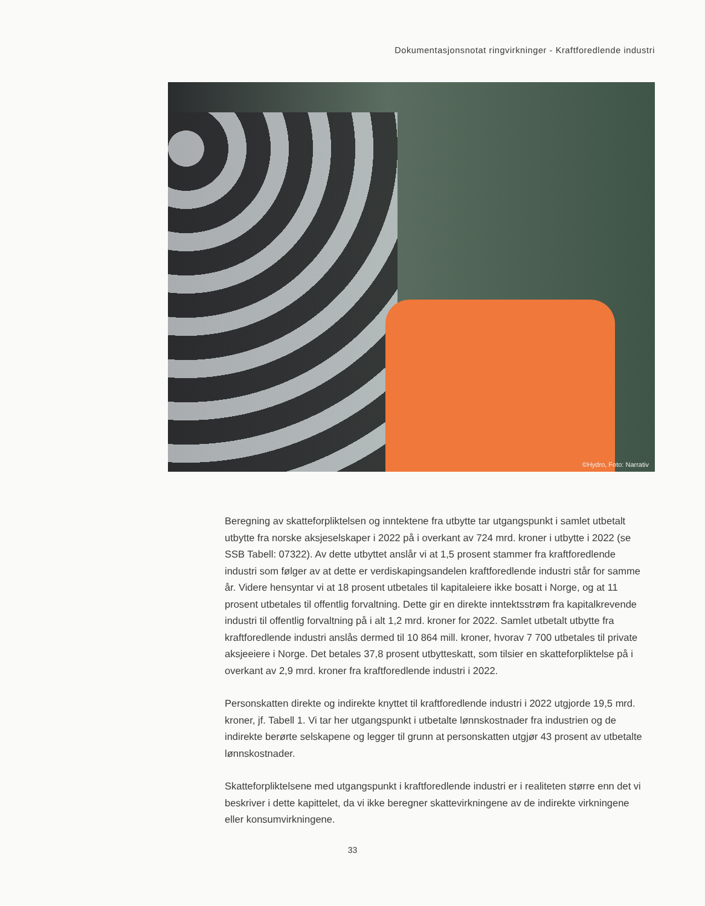Dokumentasjonsnotat ringvirkninger - Kraftforedlende industri
©Hydro, Foto: Narrativ
Beregning av skatteforpliktelsen og inntektene fra utbytte tar utgangspunkt i samlet utbetalt utbytte fra norske aksjeselskaper i 2022 på i overkant av 724 mrd. kroner i utbytte i 2022 (se SSB Tabell: 07322). Av dette utbyttet anslår vi at 1,5 prosent stammer fra kraftforedlende industri som følger av at dette er verdiskapingsandelen kraftforedlende industri står for samme år. Videre hensyntar vi at 18 prosent utbetales til kapitaleiere ikke bosatt i Norge, og at 11 prosent utbetales til offentlig forvaltning. Dette gir en direkte inntektsstrøm fra kapital­krevende industri til offentlig forvaltning på i alt 1,2 mrd. kroner for 2022. Samlet utbetalt utbytte fra kraftforedlende industri anslås dermed til 10 864 mill. kroner, hvorav 7 700 utbetales til private aksjeeiere i Norge. Det betales 37,8 prosent utbytteskatt, som tilsier en skatteforpliktelse på i overkant av 2,9 mrd. kroner fra kraftforedlende industri i 2022.
Personskatten direkte og indirekte knyttet til kraftforedlende industri i 2022 utgjorde 19,5 mrd. kroner, jf. Tabell 1. Vi tar her utgangspunkt i utbetalte lønnskostnader fra industrien og de indirekte berørte selskapene og legger til grunn at personskatten utgjør 43 prosent av utbetalte lønnskostnader.
Skatteforpliktelsene med utgangspunkt i kraftforedlende industri er i realiteten større enn det vi beskriver i dette kapittelet, da vi ikke beregner skattevirkningene av de indirekte virkningene eller konsumvirkningene.
33